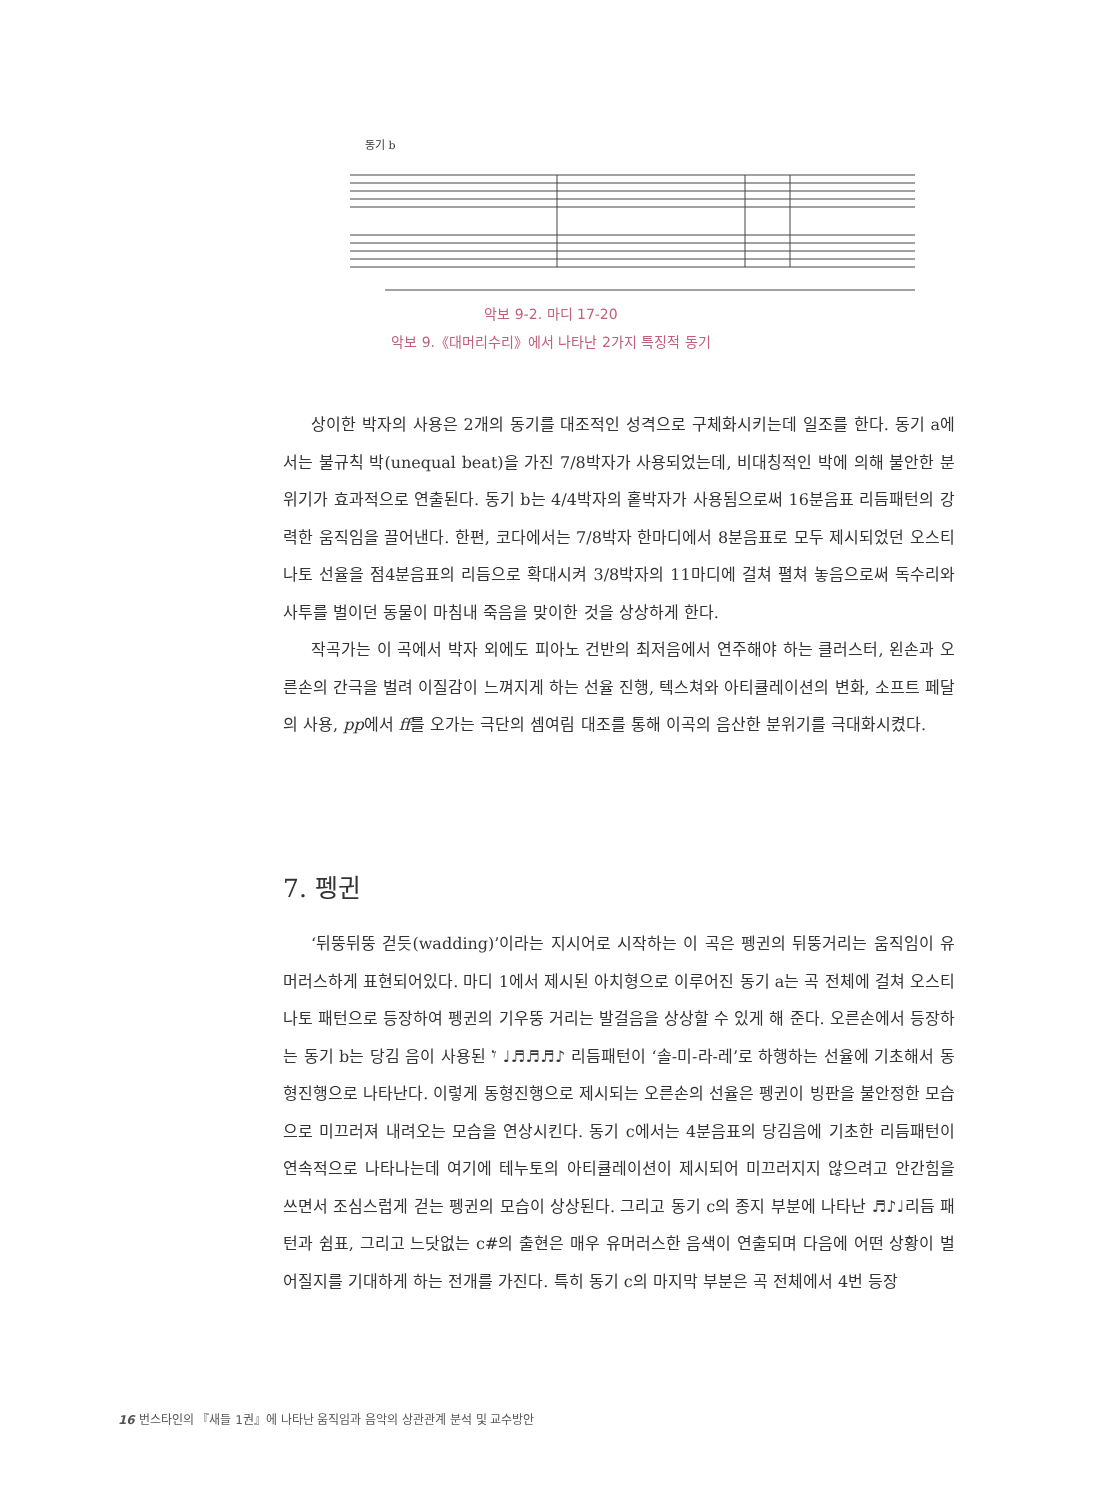동기 b
악보 9-2. 마디 17-20
악보 9.《대머리수리》에서 나타난 2가지 특징적 동기
상이한 박자의 사용은 2개의 동기를 대조적인 성격으로 구체화시키는데 일조를 한다. 동기 a에서는 불규칙 박(unequal beat)을 가진 7/8박자가 사용되었는데, 비대칭적인 박에 의해 불안한 분위기가 효과적으로 연출된다. 동기 b는 4/4박자의 홑박자가 사용됨으로써 16분음표 리듬패턴의 강력한 움직임을 끌어낸다. 한편, 코다에서는 7/8박자 한마디에서 8분음표로 모두 제시되었던 오스티나토 선율을 점4분음표의 리듬으로 확대시켜 3/8박자의 11마디에 걸쳐 펼쳐 놓음으로써 독수리와 사투를 벌이던 동물이 마침내 죽음을 맞이한 것을 상상하게 한다.
작곡가는 이 곡에서 박자 외에도 피아노 건반의 최저음에서 연주해야 하는 클러스터, 왼손과 오른손의 간극을 벌려 이질감이 느껴지게 하는 선율 진행, 텍스쳐와 아티큘레이션의 변화, 소프트 페달의 사용, pp에서 ff를 오가는 극단의 셈여림 대조를 통해 이곡의 음산한 분위기를 극대화시켰다.
7. 펭귄
‘뒤뚱뒤뚱 걷듯(wadding)’이라는 지시어로 시작하는 이 곡은 펭귄의 뒤뚱거리는 움직임이 유머러스하게 표현되어있다. 마디 1에서 제시된 아치형으로 이루어진 동기 a는 곡 전체에 걸쳐 오스티나토 패턴으로 등장하여 펭귄의 기우뚱 거리는 발걸음을 상상할 수 있게 해 준다. 오른손에서 등장하는 동기 b는 당김 음이 사용된 𝄾 ♩♬♬♬♪ 리듬패턴이 ‘솔-미-라-레’로 하행하는 선율에 기초해서 동형진행으로 나타난다. 이렇게 동형진행으로 제시되는 오른손의 선율은 펭귄이 빙판을 불안정한 모습으로 미끄러져 내려오는 모습을 연상시킨다. 동기 c에서는 4분음표의 당김음에 기초한 리듬패턴이 연속적으로 나타나는데 여기에 테누토의 아티큘레이션이 제시되어 미끄러지지 않으려고 안간힘을 쓰면서 조심스럽게 걷는 펭귄의 모습이 상상된다. 그리고 동기 c의 종지 부분에 나타난 ♬♪♩리듬 패턴과 쉼표, 그리고 느닷없는 c#의 출현은 매우 유머러스한 음색이 연출되며 다음에 어떤 상황이 벌어질지를 기대하게 하는 전개를 가진다. 특히 동기 c의 마지막 부분은 곡 전체에서 4번 등장
16 번스타인의 『새들 1권』에 나타난 움직임과 음악의 상관관계 분석 및 교수방안